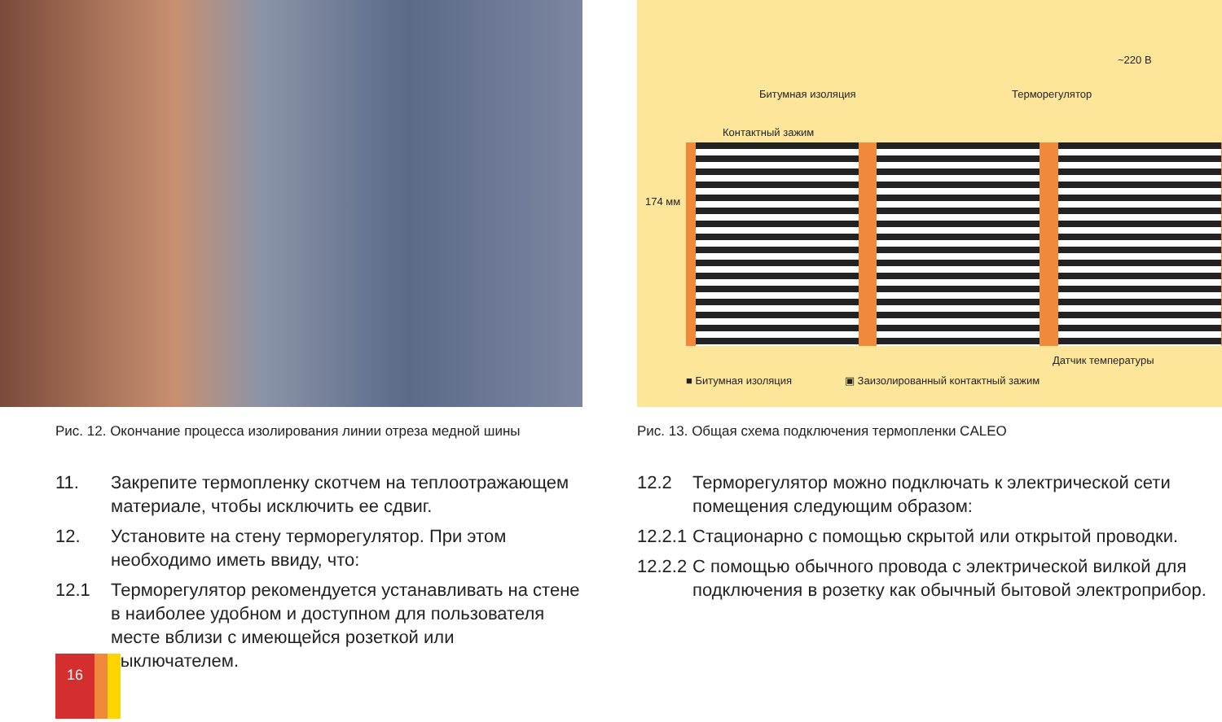Рис. 12. Окончание процесса изолирования линии отреза медной шины
11. Закрепите термопленку скотчем на теплоотражающем материале, чтобы исключить ее сдвиг.
12. Установите на стену терморегулятор. При этом необходимо иметь ввиду, что:
12.1 Терморегулятор рекомендуется устанавливать на стене в наиболее удобном и доступном для пользователя месте вблизи с имеющейся розеткой или выключателем.
~220 В
Битумная изоляция Терморегулятор
Контактный зажим
174 мм
Датчик температуры
■ Битумная изоляция ▣ Заизолированный контактный зажим
Рис. 13. Общая схема подключения термопленки CALEO
12.2 Терморегулятор можно подключать к электрической сети помещения следующим образом:
12.2.1 Стационарно с помощью скрытой или открытой проводки.
12.2.2 С помощью обычного провода с электрической вилкой для подключения в розетку как обычный бытовой электроприбор.
16